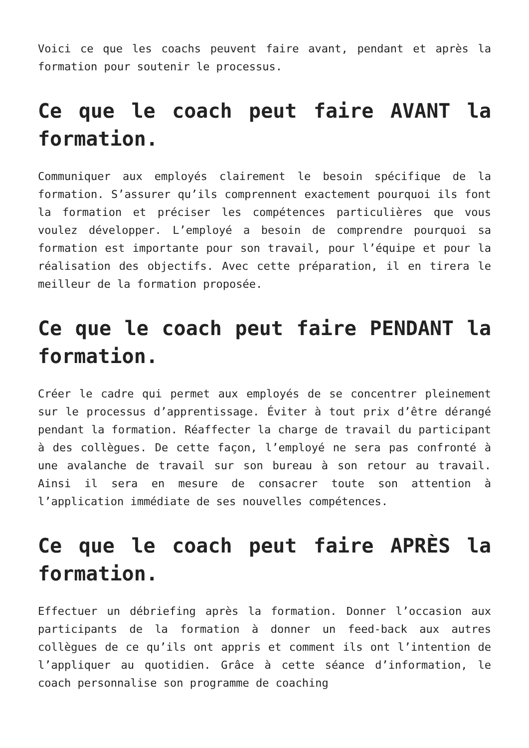Voici ce que les coachs peuvent faire avant, pendant et après la formation pour soutenir le processus.
Ce que le coach peut faire AVANT la formation.
Communiquer aux employés clairement le besoin spécifique de la formation. S’assurer qu’ils comprennent exactement pourquoi ils font la formation et préciser les compétences particulières que vous voulez développer. L’employé a besoin de comprendre pourquoi sa formation est importante pour son travail, pour l’équipe et pour la réalisation des objectifs. Avec cette préparation, il en tirera le meilleur de la formation proposée.
Ce que le coach peut faire PENDANT la formation.
Créer le cadre qui permet aux employés de se concentrer pleinement sur le processus d’apprentissage. Éviter à tout prix d’être dérangé pendant la formation. Réaffecter la charge de travail du participant à des collègues. De cette façon, l’employé ne sera pas confronté à une avalanche de travail sur son bureau à son retour au travail. Ainsi il sera en mesure de consacrer toute son attention à l’application immédiate de ses nouvelles compétences.
Ce que le coach peut faire APRÈS la formation.
Effectuer un débriefing après la formation. Donner l’occasion aux participants de la formation à donner un feed-back aux autres collègues de ce qu’ils ont appris et comment ils ont l’intention de l’appliquer au quotidien. Grâce à cette séance d’information, le coach personnalise son programme de coaching